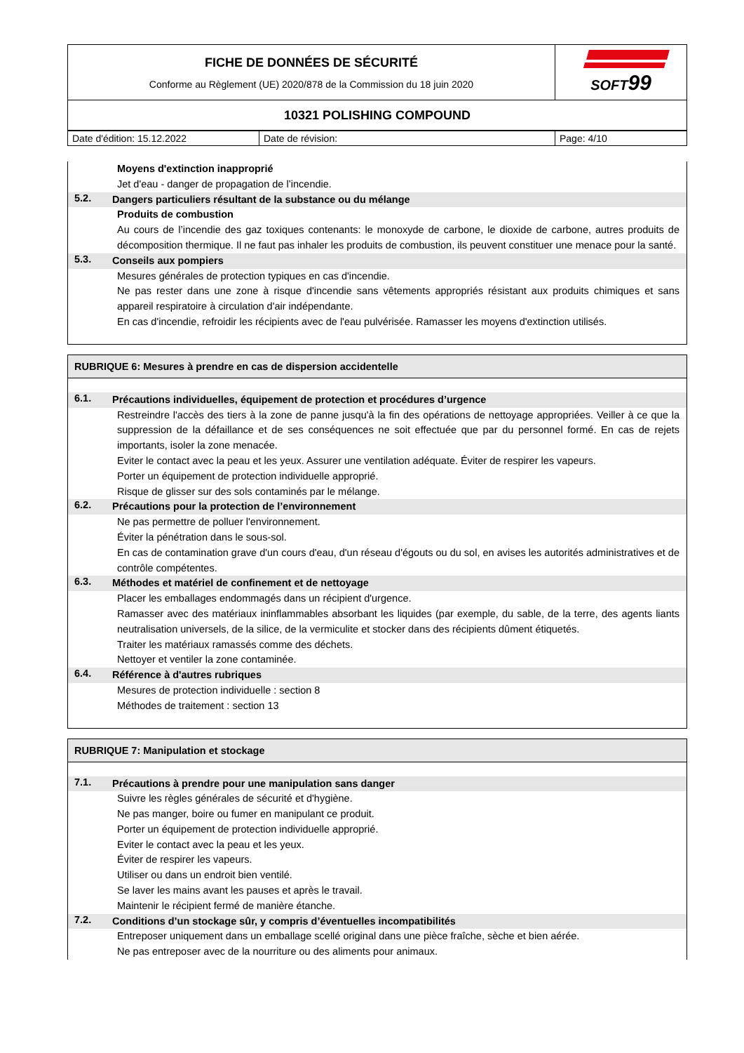| FICHE DE DONNÉES DE SÉCURITÉ Conforme au Règlement (UE) 2020/878 de la Commission du 18 juin 2020 | SOFT 99 |
| 10321 POLISHING COMPOUND | |
| Date d'édition: 15.12.2022 | Date de révision: | Page: 4/10 |
Moyens d'extinction inapproprié
Jet d'eau - danger de propagation de l’incendie.
5.2.
Dangers particuliers résultant de la substance ou du mélange
Produits de combustion
Au cours de l’incendie des gaz toxiques contenants: le monoxyde de carbone, le dioxide de carbone, autres produits de décomposition thermique. Il ne faut pas inhaler les produits de combustion, ils peuvent constituer une menace pour la santé.
5.3.
Conseils aux pompiers
Mesures générales de protection typiques en cas d'incendie.
Ne pas rester dans une zone à risque d'incendie sans vêtements appropriés résistant aux produits chimiques et sans appareil respiratoire à circulation d'air indépendante.
En cas d'incendie, refroidir les récipients avec de l'eau pulvérisée. Ramasser les moyens d'extinction utilisés.
RUBRIQUE 6: Mesures à prendre en cas de dispersion accidentelle
6.1.
Précautions individuelles, équipement de protection et procédures d’urgence
Restreindre l'accès des tiers à la zone de panne jusqu'à la fin des opérations de nettoyage appropriées. Veiller à ce que la suppression de la défaillance et de ses conséquences ne soit effectuée que par du personnel formé. En cas de rejets importants, isoler la zone menacée.
Eviter le contact avec la peau et les yeux. Assurer une ventilation adéquate. Éviter de respirer les vapeurs.
Porter un équipement de protection individuelle approprié.
Risque de glisser sur des sols contaminés par le mélange.
6.2.
Précautions pour la protection de l’environnement
Ne pas permettre de polluer l'environnement.
Éviter la pénétration dans le sous-sol.
En cas de contamination grave d'un cours d'eau, d'un réseau d'égouts ou du sol, en avises les autorités administratives et de contrôle compétentes.
6.3.
Méthodes et matériel de confinement et de nettoyage
Placer les emballages endommagés dans un récipient d'urgence.
Ramasser avec des matériaux ininflammables absorbant les liquides (par exemple, du sable, de la terre, des agents liants neutralisation universels, de la silice, de la vermiculite et stocker dans des récipients dûment étiquetés.
Traiter les matériaux ramassés comme des déchets.
Nettoyer et ventiler la zone contaminée.
6.4.
Référence à d'autres rubriques
Mesures de protection individuelle : section 8
Méthodes de traitement : section 13
RUBRIQUE 7: Manipulation et stockage
7.1.
Précautions à prendre pour une manipulation sans danger
Suivre les règles générales de sécurité et d'hygiène.
Ne pas manger, boire ou fumer en manipulant ce produit.
Porter un équipement de protection individuelle approprié.
Eviter le contact avec la peau et les yeux.
Éviter de respirer les vapeurs.
Utiliser ou dans un endroit bien ventilé.
Se laver les mains avant les pauses et après le travail.
Maintenir le récipient fermé de manière étanche.
7.2.
Conditions d’un stockage sûr, y compris d’éventuelles incompatibilités
Entreposer uniquement dans un emballage scellé original dans une pièce fraîche, sèche et bien aérée.
Ne pas entreposer avec de la nourriture ou des aliments pour animaux.